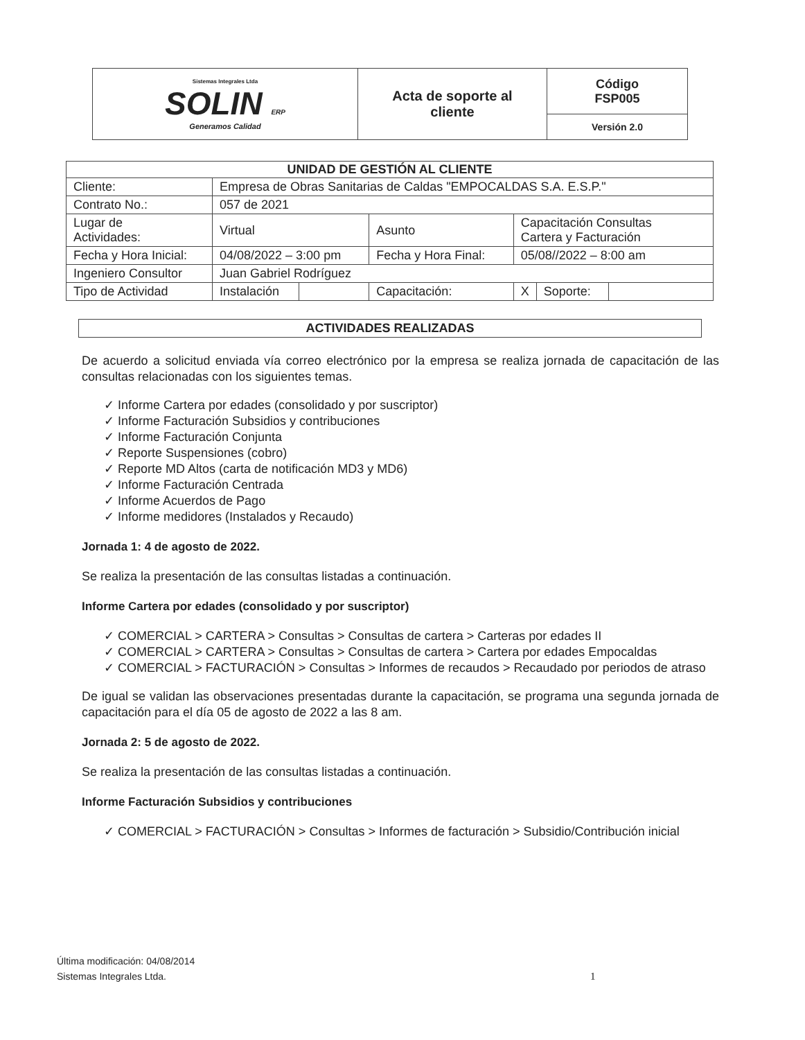| Sistemas Integrales Ltda SOLIN ERP Generamos Calidad | Acta de soporte al cliente | Código FSP005 |
| | | Versión 2.0 |
| UNIDAD DE GESTIÓN AL CLIENTE | | | | | | |
| --- | --- | --- | --- | --- | --- | --- |
| Cliente: | Empresa de Obras Sanitarias de Caldas "EMPOCALDAS S.A. E.S.P." | | | | | |
| Contrato No.: | 057 de 2021 | | | | | |
| Lugar de Actividades: | Virtual | | Asunto | Capacitación Consultas Cartera y Facturación | | |
| Fecha y Hora Inicial: | 04/08/2022 – 3:00 pm | | Fecha y Hora Final: | 05/08//2022 – 8:00 am | | |
| Ingeniero Consultor | Juan Gabriel Rodríguez | | | | | |
| Tipo de Actividad | Instalación | | Capacitación: | X | Soporte: | |
ACTIVIDADES REALIZADAS
De acuerdo a solicitud enviada vía correo electrónico por la empresa se realiza jornada de capacitación de las consultas relacionadas con los siguientes temas.
✓ Informe Cartera por edades (consolidado y por suscriptor)
✓ Informe Facturación Subsidios y contribuciones
✓ Informe Facturación Conjunta
✓ Reporte Suspensiones (cobro)
✓ Reporte MD Altos (carta de notificación MD3 y MD6)
✓ Informe Facturación Centrada
✓ Informe Acuerdos de Pago
✓ Informe medidores (Instalados y Recaudo)
Jornada 1: 4 de agosto de 2022.
Se realiza la presentación de las consultas listadas a continuación.
Informe Cartera por edades (consolidado y por suscriptor)
✓ COMERCIAL > CARTERA > Consultas > Consultas de cartera > Carteras por edades II
✓ COMERCIAL > CARTERA > Consultas > Consultas de cartera > Cartera por edades Empocaldas
✓ COMERCIAL > FACTURACIÓN > Consultas > Informes de recaudos > Recaudado por periodos de atraso
De igual se validan las observaciones presentadas durante la capacitación, se programa una segunda jornada de capacitación para el día 05 de agosto de 2022 a las 8 am.
Jornada 2: 5 de agosto de 2022.
Se realiza la presentación de las consultas listadas a continuación.
Informe Facturación Subsidios y contribuciones
✓ COMERCIAL > FACTURACIÓN > Consultas > Informes de facturación > Subsidio/Contribución inicial
Última modificación: 04/08/2014
Sistemas Integrales Ltda.
1